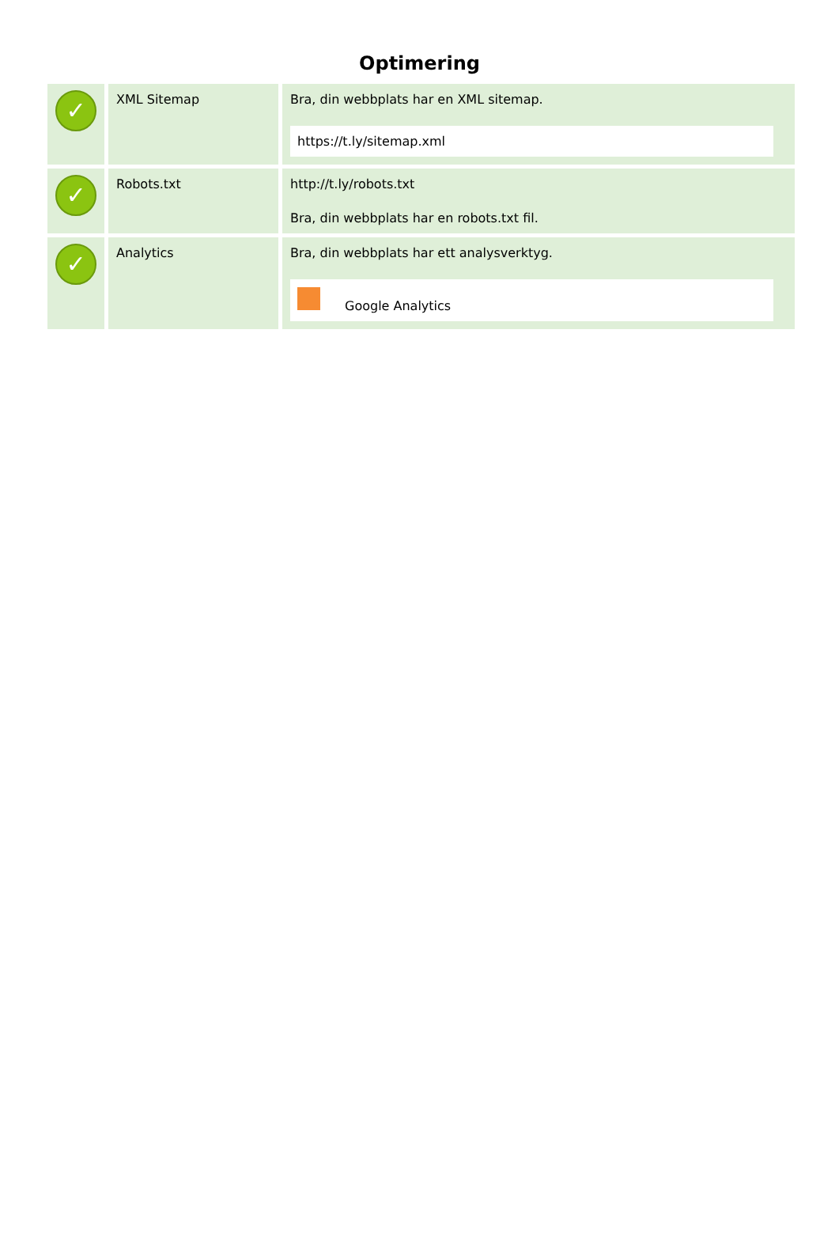Optimering
| ✓ | XML Sitemap | Bra, din webbplats har en XML sitemap. https://t.ly/sitemap.xml |
| ✓ | Robots.txt | http://t.ly/robots.txt Bra, din webbplats har en robots.txt fil. |
| ✓ | Analytics | Bra, din webbplats har ett analysverktyg. Google Analytics |